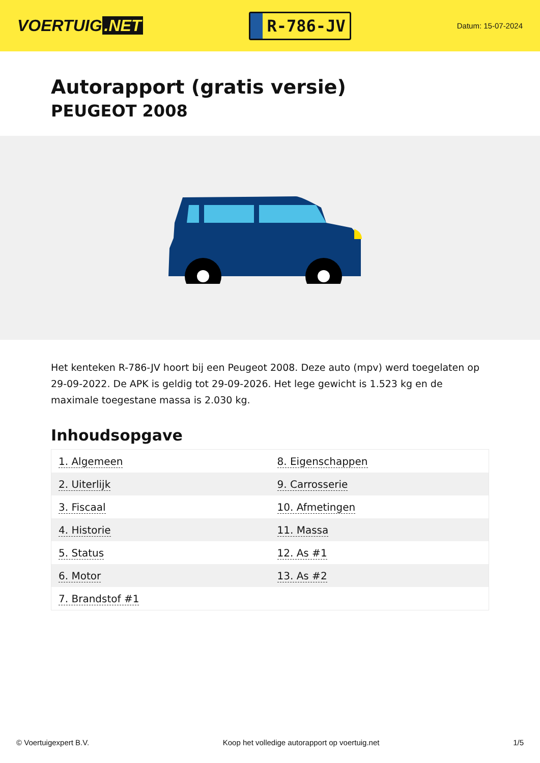VOERTUIG.NET
R-786-JV
Datum: 15-07-2024
Autorapport (gratis versie)
PEUGEOT 2008
Het kenteken R-786-JV hoort bij een Peugeot 2008. Deze auto (mpv) werd toegelaten op 29-09-2022. De APK is geldig tot 29-09-2026. Het lege gewicht is 1.523 kg en de maximale toegestane massa is 2.030 kg.
Inhoudsopgave
| 1. Algemeen | 8. Eigenschappen |
| 2. Uiterlijk | 9. Carrosserie |
| 3. Fiscaal | 10. Afmetingen |
| 4. Historie | 11. Massa |
| 5. Status | 12. As #1 |
| 6. Motor | 13. As #2 |
| 7. Brandstof #1 | |
© Voertuigexpert B.V. Koop het volledige autorapport op voertuig.net 1/5